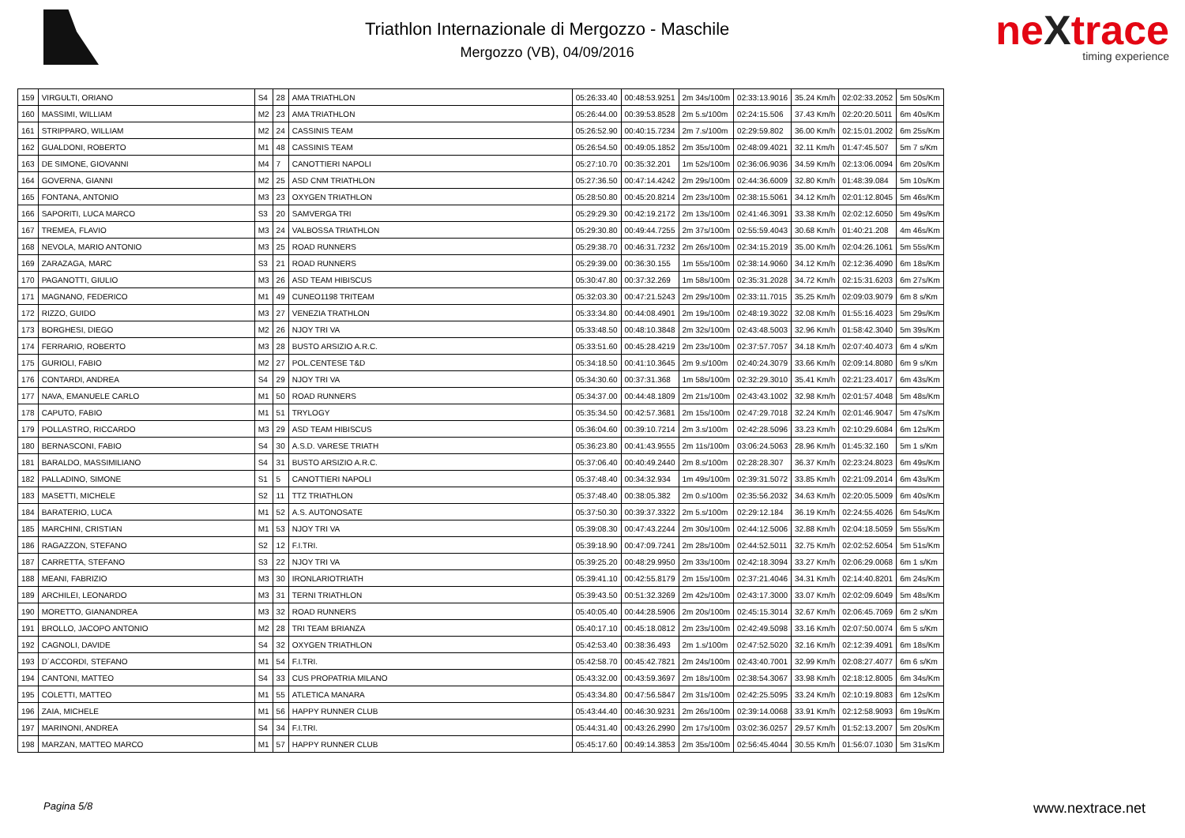Triathlon Internazionale di Mergozzo - Maschile
Mergozzo (VB), 04/09/2016
neXtrace
timing experience
| 159 | VIRGULTI, ORIANO | S4 | 28 | AMA TRIATHLON | 05:26:33.40 | 00:48:53.9251 | 2m 34s/100m | 02:33:13.9016 | 35.24 Km/h | 02:02:33.2052 | 5m 50s/Km |
| 160 | MASSIMI, WILLIAM | M2 | 23 | AMA TRIATHLON | 05:26:44.00 | 00:39:53.8528 | 2m 5.s/100m | 02:24:15.506 | 37.43 Km/h | 02:20:20.5011 | 6m 40s/Km |
| 161 | STRIPPARO, WILLIAM | M2 | 24 | CASSINIS TEAM | 05:26:52.90 | 00:40:15.7234 | 2m 7.s/100m | 02:29:59.802 | 36.00 Km/h | 02:15:01.2002 | 6m 25s/Km |
| 162 | GUALDONI, ROBERTO | M1 | 48 | CASSINIS TEAM | 05:26:54.50 | 00:49:05.1852 | 2m 35s/100m | 02:48:09.4021 | 32.11 Km/h | 01:47:45.507 | 5m 7 s/Km |
| 163 | DE SIMONE, GIOVANNI | M4 | 7 | CANOTTIERI NAPOLI | 05:27:10.70 | 00:35:32.201 | 1m 52s/100m | 02:36:06.9036 | 34.59 Km/h | 02:13:06.0094 | 6m 20s/Km |
| 164 | GOVERNA, GIANNI | M2 | 25 | ASD CNM TRIATHLON | 05:27:36.50 | 00:47:14.4242 | 2m 29s/100m | 02:44:36.6009 | 32.80 Km/h | 01:48:39.084 | 5m 10s/Km |
| 165 | FONTANA, ANTONIO | M3 | 23 | OXYGEN TRIATHLON | 05:28:50.80 | 00:45:20.8214 | 2m 23s/100m | 02:38:15.5061 | 34.12 Km/h | 02:01:12.8045 | 5m 46s/Km |
| 166 | SAPORITI, LUCA MARCO | S3 | 20 | SAMVERGA TRI | 05:29:29.30 | 00:42:19.2172 | 2m 13s/100m | 02:41:46.3091 | 33.38 Km/h | 02:02:12.6050 | 5m 49s/Km |
| 167 | TREMEA, FLAVIO | M3 | 24 | VALBOSSA TRIATHLON | 05:29:30.80 | 00:49:44.7255 | 2m 37s/100m | 02:55:59.4043 | 30.68 Km/h | 01:40:21.208 | 4m 46s/Km |
| 168 | NEVOLA, MARIO ANTONIO | M3 | 25 | ROAD RUNNERS | 05:29:38.70 | 00:46:31.7232 | 2m 26s/100m | 02:34:15.2019 | 35.00 Km/h | 02:04:26.1061 | 5m 55s/Km |
| 169 | ZARAZAGA, MARC | S3 | 21 | ROAD RUNNERS | 05:29:39.00 | 00:36:30.155 | 1m 55s/100m | 02:38:14.9060 | 34.12 Km/h | 02:12:36.4090 | 6m 18s/Km |
| 170 | PAGANOTTI, GIULIO | M3 | 26 | ASD TEAM HIBISCUS | 05:30:47.80 | 00:37:32.269 | 1m 58s/100m | 02:35:31.2028 | 34.72 Km/h | 02:15:31.6203 | 6m 27s/Km |
| 171 | MAGNANO, FEDERICO | M1 | 49 | CUNEO1198 TRITEAM | 05:32:03.30 | 00:47:21.5243 | 2m 29s/100m | 02:33:11.7015 | 35.25 Km/h | 02:09:03.9079 | 6m 8 s/Km |
| 172 | RIZZO, GUIDO | M3 | 27 | VENEZIA TRATHLON | 05:33:34.80 | 00:44:08.4901 | 2m 19s/100m | 02:48:19.3022 | 32.08 Km/h | 01:55:16.4023 | 5m 29s/Km |
| 173 | BORGHESI, DIEGO | M2 | 26 | NJOY TRI VA | 05:33:48.50 | 00:48:10.3848 | 2m 32s/100m | 02:43:48.5003 | 32.96 Km/h | 01:58:42.3040 | 5m 39s/Km |
| 174 | FERRARIO, ROBERTO | M3 | 28 | BUSTO ARSIZIO A.R.C. | 05:33:51.60 | 00:45:28.4219 | 2m 23s/100m | 02:37:57.7057 | 34.18 Km/h | 02:07:40.4073 | 6m 4 s/Km |
| 175 | GURIOLI, FABIO | M2 | 27 | POL.CENTESE T&D | 05:34:18.50 | 00:41:10.3645 | 2m 9.s/100m | 02:40:24.3079 | 33.66 Km/h | 02:09:14.8080 | 6m 9 s/Km |
| 176 | CONTARDI, ANDREA | S4 | 29 | NJOY TRI VA | 05:34:30.60 | 00:37:31.368 | 1m 58s/100m | 02:32:29.3010 | 35.41 Km/h | 02:21:23.4017 | 6m 43s/Km |
| 177 | NAVA, EMANUELE CARLO | M1 | 50 | ROAD RUNNERS | 05:34:37.00 | 00:44:48.1809 | 2m 21s/100m | 02:43:43.1002 | 32.98 Km/h | 02:01:57.4048 | 5m 48s/Km |
| 178 | CAPUTO, FABIO | M1 | 51 | TRYLOGY | 05:35:34.50 | 00:42:57.3681 | 2m 15s/100m | 02:47:29.7018 | 32.24 Km/h | 02:01:46.9047 | 5m 47s/Km |
| 179 | POLLASTRO, RICCARDO | M3 | 29 | ASD TEAM HIBISCUS | 05:36:04.60 | 00:39:10.7214 | 2m 3.s/100m | 02:42:28.5096 | 33.23 Km/h | 02:10:29.6084 | 6m 12s/Km |
| 180 | BERNASCONI, FABIO | S4 | 30 | A.S.D. VARESE TRIATH | 05:36:23.80 | 00:41:43.9555 | 2m 11s/100m | 03:06:24.5063 | 28.96 Km/h | 01:45:32.160 | 5m 1 s/Km |
| 181 | BARALDO, MASSIMILIANO | S4 | 31 | BUSTO ARSIZIO A.R.C. | 05:37:06.40 | 00:40:49.2440 | 2m 8.s/100m | 02:28:28.307 | 36.37 Km/h | 02:23:24.8023 | 6m 49s/Km |
| 182 | PALLADINO, SIMONE | S1 | 5 | CANOTTIERI NAPOLI | 05:37:48.40 | 00:34:32.934 | 1m 49s/100m | 02:39:31.5072 | 33.85 Km/h | 02:21:09.2014 | 6m 43s/Km |
| 183 | MASETTI, MICHELE | S2 | 11 | TTZ TRIATHLON | 05:37:48.40 | 00:38:05.382 | 2m 0.s/100m | 02:35:56.2032 | 34.63 Km/h | 02:20:05.5009 | 6m 40s/Km |
| 184 | BARATERIO, LUCA | M1 | 52 | A.S. AUTONOSATE | 05:37:50.30 | 00:39:37.3322 | 2m 5.s/100m | 02:29:12.184 | 36.19 Km/h | 02:24:55.4026 | 6m 54s/Km |
| 185 | MARCHINI, CRISTIAN | M1 | 53 | NJOY TRI VA | 05:39:08.30 | 00:47:43.2244 | 2m 30s/100m | 02:44:12.5006 | 32.88 Km/h | 02:04:18.5059 | 5m 55s/Km |
| 186 | RAGAZZON, STEFANO | S2 | 12 | F.I.TRI. | 05:39:18.90 | 00:47:09.7241 | 2m 28s/100m | 02:44:52.5011 | 32.75 Km/h | 02:02:52.6054 | 5m 51s/Km |
| 187 | CARRETTA, STEFANO | S3 | 22 | NJOY TRI VA | 05:39:25.20 | 00:48:29.9950 | 2m 33s/100m | 02:42:18.3094 | 33.27 Km/h | 02:06:29.0068 | 6m 1 s/Km |
| 188 | MEANI, FABRIZIO | M3 | 30 | IRONLARIOTRIATH | 05:39:41.10 | 00:42:55.8179 | 2m 15s/100m | 02:37:21.4046 | 34.31 Km/h | 02:14:40.8201 | 6m 24s/Km |
| 189 | ARCHILEI, LEONARDO | M3 | 31 | TERNI TRIATHLON | 05:39:43.50 | 00:51:32.3269 | 2m 42s/100m | 02:43:17.3000 | 33.07 Km/h | 02:02:09.6049 | 5m 48s/Km |
| 190 | MORETTO, GIANANDREA | M3 | 32 | ROAD RUNNERS | 05:40:05.40 | 00:44:28.5906 | 2m 20s/100m | 02:45:15.3014 | 32.67 Km/h | 02:06:45.7069 | 6m 2 s/Km |
| 191 | BROLLO, JACOPO ANTONIO | M2 | 28 | TRI TEAM BRIANZA | 05:40:17.10 | 00:45:18.0812 | 2m 23s/100m | 02:42:49.5098 | 33.16 Km/h | 02:07:50.0074 | 6m 5 s/Km |
| 192 | CAGNOLI, DAVIDE | S4 | 32 | OXYGEN TRIATHLON | 05:42:53.40 | 00:38:36.493 | 2m 1.s/100m | 02:47:52.5020 | 32.16 Km/h | 02:12:39.4091 | 6m 18s/Km |
| 193 | D´ACCORDI, STEFANO | M1 | 54 | F.I.TRI. | 05:42:58.70 | 00:45:42.7821 | 2m 24s/100m | 02:43:40.7001 | 32.99 Km/h | 02:08:27.4077 | 6m 6 s/Km |
| 194 | CANTONI, MATTEO | S4 | 33 | CUS PROPATRIA MILANO | 05:43:32.00 | 00:43:59.3697 | 2m 18s/100m | 02:38:54.3067 | 33.98 Km/h | 02:18:12.8005 | 6m 34s/Km |
| 195 | COLETTI, MATTEO | M1 | 55 | ATLETICA MANARA | 05:43:34.80 | 00:47:56.5847 | 2m 31s/100m | 02:42:25.5095 | 33.24 Km/h | 02:10:19.8083 | 6m 12s/Km |
| 196 | ZAIA, MICHELE | M1 | 56 | HAPPY RUNNER CLUB | 05:43:44.40 | 00:46:30.9231 | 2m 26s/100m | 02:39:14.0068 | 33.91 Km/h | 02:12:58.9093 | 6m 19s/Km |
| 197 | MARINONI, ANDREA | S4 | 34 | F.I.TRI. | 05:44:31.40 | 00:43:26.2990 | 2m 17s/100m | 03:02:36.0257 | 29.57 Km/h | 01:52:13.2007 | 5m 20s/Km |
| 198 | MARZAN, MATTEO MARCO | M1 | 57 | HAPPY RUNNER CLUB | 05:45:17.60 | 00:49:14.3853 | 2m 35s/100m | 02:56:45.4044 | 30.55 Km/h | 01:56:07.1030 | 5m 31s/Km |
Pagina 5/8 www.nextrace.net